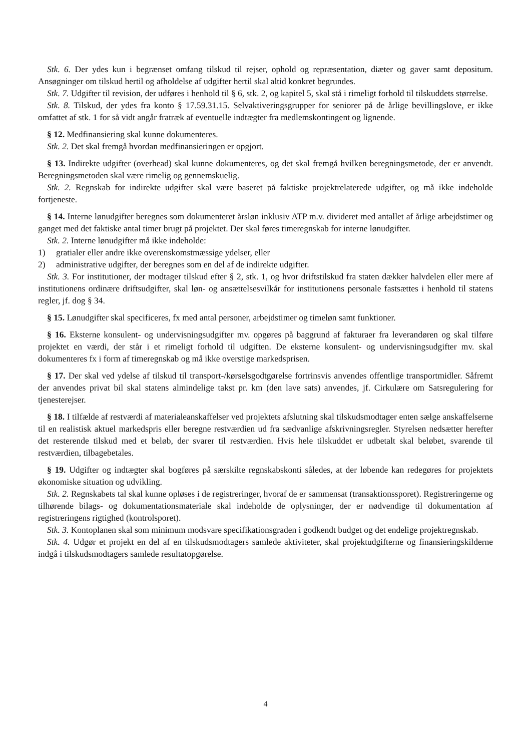Stk. 6. Der ydes kun i begrænset omfang tilskud til rejser, ophold og repræsentation, diæter og gaver samt depositum. Ansøgninger om tilskud hertil og afholdelse af udgifter hertil skal altid konkret begrundes.
Stk. 7. Udgifter til revision, der udføres i henhold til § 6, stk. 2, og kapitel 5, skal stå i rimeligt forhold til tilskuddets størrelse.
Stk. 8. Tilskud, der ydes fra konto § 17.59.31.15. Selvaktiveringsgrupper for seniorer på de årlige bevillingslove, er ikke omfattet af stk. 1 for så vidt angår fratræk af eventuelle indtægter fra medlemskontingent og lignende.
§ 12. Medfinansiering skal kunne dokumenteres.
Stk. 2. Det skal fremgå hvordan medfinansieringen er opgjort.
§ 13. Indirekte udgifter (overhead) skal kunne dokumenteres, og det skal fremgå hvilken beregningsmetode, der er anvendt. Beregningsmetoden skal være rimelig og gennemskuelig.
Stk. 2. Regnskab for indirekte udgifter skal være baseret på faktiske projektrelaterede udgifter, og må ikke indeholde fortjeneste.
§ 14. Interne lønudgifter beregnes som dokumenteret årsløn inklusiv ATP m.v. divideret med antallet af årlige arbejdstimer og ganget med det faktiske antal timer brugt på projektet. Der skal føres timeregnskab for interne lønudgifter.
Stk. 2. Interne lønudgifter må ikke indeholde:
1) gratialer eller andre ikke overenskomstmæssige ydelser, eller
2) administrative udgifter, der beregnes som en del af de indirekte udgifter.
Stk. 3. For institutioner, der modtager tilskud efter § 2, stk. 1, og hvor driftstilskud fra staten dækker halvdelen eller mere af institutionens ordinære driftsudgifter, skal løn- og ansættelsesvilkår for institutionens personale fastsættes i henhold til statens regler, jf. dog § 34.
§ 15. Lønudgifter skal specificeres, fx med antal personer, arbejdstimer og timeløn samt funktioner.
§ 16. Eksterne konsulent- og undervisningsudgifter mv. opgøres på baggrund af fakturaer fra leverandøren og skal tilføre projektet en værdi, der står i et rimeligt forhold til udgiften. De eksterne konsulent- og undervisningsudgifter mv. skal dokumenteres fx i form af timeregnskab og må ikke overstige markedsprisen.
§ 17. Der skal ved ydelse af tilskud til transport-/kørselsgodtgørelse fortrinsvis anvendes offentlige transportmidler. Såfremt der anvendes privat bil skal statens almindelige takst pr. km (den lave sats) anvendes, jf. Cirkulære om Satsregulering for tjenesterejser.
§ 18. I tilfælde af restværdi af materialeanskaffelser ved projektets afslutning skal tilskudsmodtager enten sælge anskaffelserne til en realistisk aktuel markedspris eller beregne restværdien ud fra sædvanlige afskrivningsregler. Styrelsen nedsætter herefter det resterende tilskud med et beløb, der svarer til restværdien. Hvis hele tilskuddet er udbetalt skal beløbet, svarende til restværdien, tilbagebetales.
§ 19. Udgifter og indtægter skal bogføres på særskilte regnskabskonti således, at der løbende kan redegøres for projektets økonomiske situation og udvikling.
Stk. 2. Regnskabets tal skal kunne opløses i de registreringer, hvoraf de er sammensat (transaktionssporet). Registreringerne og tilhørende bilags- og dokumentationsmateriale skal indeholde de oplysninger, der er nødvendige til dokumentation af registreringens rigtighed (kontrolsporet).
Stk. 3. Kontoplanen skal som minimum modsvare specifikationsgraden i godkendt budget og det endelige projektregnskab.
Stk. 4. Udgør et projekt en del af en tilskudsmodtagers samlede aktiviteter, skal projektudgifterne og finansieringskilderne indgå i tilskudsmodtagers samlede resultatopgørelse.
4